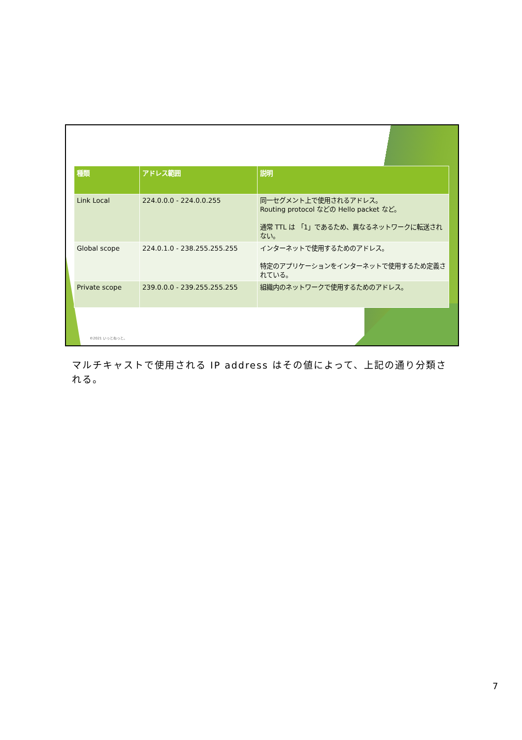| 種類 | アドレス範囲 | 説明 |
| --- | --- | --- |
| Link Local | 224.0.0.0 - 224.0.0.255 | 同一セグメント上で使用されるアドレス。 Routing protocol などの Hello packet など。 通常 TTL は 「1」であるため、異なるネットワークに転送されない。 |
| Global scope | 224.0.1.0 - 238.255.255.255 | インターネットで使用するためのアドレス。 特定のアプリケーションをインターネットで使用するため定義されている。 |
| Private scope | 239.0.0.0 - 239.255.255.255 | 組織内のネットワークで使用するためのアドレス。 |
©2021 いっとねっと。
マルチキャストで使用される IP address はその値によって、上記の通り分類される。
7